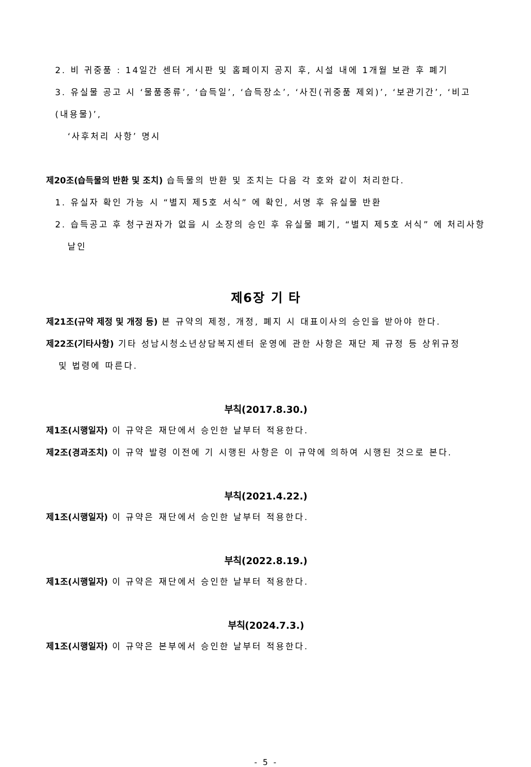2. 비 귀중품 : 14일간 센터 게시판 및 홈페이지 공지 후, 시설 내에 1개월 보관 후 폐기
3. 유실물 공고 시 ‘물품종류’, ‘습득일’, ‘습득장소’, ‘사진(귀중품 제외)’, ‘보관기간’, ‘비고 (내용물)’,
‘사후처리 사항’ 명시
제20조(습득물의 반환 및 조치) 습득물의 반환 및 조치는 다음 각 호와 같이 처리한다.
1. 유실자 확인 가능 시 “별지 제5호 서식” 에 확인, 서명 후 유실물 반환
2. 습득공고 후 청구권자가 없을 시 소장의 승인 후 유실물 폐기, “별지 제5호 서식” 에 처리사항
날인
제6장 기 타
제21조(규약 제정 및 개정 등) 본 규약의 제정, 개정, 폐지 시 대표이사의 승인을 받아야 한다.
제22조(기타사항) 기타 성남시청소년상담복지센터 운영에 관한 사항은 재단 제 규정 등 상위규정
및 법령에 따른다.
부칙(2017.8.30.)
제1조(시행일자) 이 규약은 재단에서 승인한 날부터 적용한다.
제2조(경과조치) 이 규약 발령 이전에 기 시행된 사항은 이 규약에 의하여 시행된 것으로 본다.
부칙(2021.4.22.)
제1조(시행일자) 이 규약은 재단에서 승인한 날부터 적용한다.
부칙(2022.8.19.)
제1조(시행일자) 이 규약은 재단에서 승인한 날부터 적용한다.
부칙(2024.7.3.)
제1조(시행일자) 이 규약은 본부에서 승인한 날부터 적용한다.
- 5 -